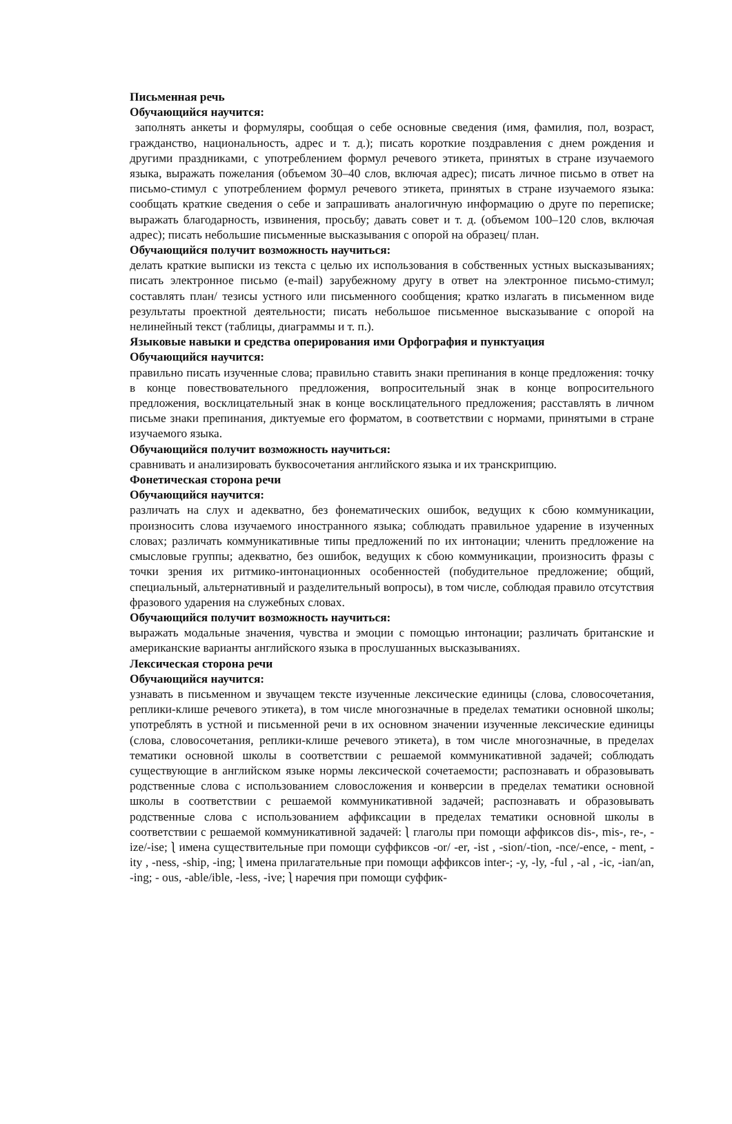Письменная речь
Обучающийся научится:
заполнять анкеты и формуляры, сообщая о себе основные сведения (имя, фамилия, пол, возраст, гражданство, национальность, адрес и т. д.); писать короткие поздравления с днем рождения и другими праздниками, с употреблением формул речевого этикета, принятых в стране изучаемого языка, выражать пожелания (объемом 30–40 слов, включая адрес); писать личное письмо в ответ на письмо-стимул с употреблением формул речевого этикета, принятых в стране изучаемого языка: сообщать краткие сведения о себе и запрашивать аналогичную информацию о друге по переписке; выражать благодарность, извинения, просьбу; давать совет и т. д. (объемом 100–120 слов, включая адрес); писать небольшие письменные высказывания с опорой на образец/ план.
Обучающийся получит возможность научиться:
делать краткие выписки из текста с целью их использования в собственных устных высказываниях; писать электронное письмо (e-mail) зарубежному другу в ответ на электронное письмо-стимул; составлять план/ тезисы устного или письменного сообщения; кратко излагать в письменном виде результаты проектной деятельности; писать небольшое письменное высказывание с опорой на нелинейный текст (таблицы, диаграммы и т. п.).
Языковые навыки и средства оперирования ими Орфография и пунктуация
Обучающийся научится:
правильно писать изученные слова; правильно ставить знаки препинания в конце предложения: точку в конце повествовательного предложения, вопросительный знак в конце вопросительного предложения, восклицательный знак в конце восклицательного предложения; расставлять в личном письме знаки препинания, диктуемые его форматом, в соответствии с нормами, принятыми в стране изучаемого языка.
Обучающийся получит возможность научиться:
сравнивать и анализировать буквосочетания английского языка и их транскрипцию.
Фонетическая сторона речи
Обучающийся научится:
различать на слух и адекватно, без фонематических ошибок, ведущих к сбою коммуникации, произносить слова изучаемого иностранного языка; соблюдать правильное ударение в изученных словах; различать коммуникативные типы предложений по их интонации; членить предложение на смысловые группы; адекватно, без ошибок, ведущих к сбою коммуникации, произносить фразы с точки зрения их ритмико-интонационных особенностей (побудительное предложение; общий, специальный, альтернативный и разделительный вопросы), в том числе, соблюдая правило отсутствия фразового ударения на служебных словах.
Обучающийся получит возможность научиться:
выражать модальные значения, чувства и эмоции с помощью интонации; различать британские и американские варианты английского языка в прослушанных высказываниях.
Лексическая сторона речи
Обучающийся научится:
узнавать в письменном и звучащем тексте изученные лексические единицы (слова, словосочетания, реплики-клише речевого этикета), в том числе многозначные в пределах тематики основной школы; употреблять в устной и письменной речи в их основном значении изученные лексические единицы (слова, словосочетания, реплики-клише речевого этикета), в том числе многозначные, в пределах тематики основной школы в соответствии с решаемой коммуникативной задачей; соблюдать существующие в английском языке нормы лексической сочетаемости; распознавать и образовывать родственные слова с использованием словосложения и конверсии в пределах тематики основной школы в соответствии с решаемой коммуникативной задачей; распознавать и образовывать родственные слова с использованием аффиксации в пределах тематики основной школы в соответствии с решаемой коммуникативной задачей: ⎱ глаголы при помощи аффиксов dis-, mis-, re-, -ize/-ise; ⎱ имена существительные при помощи суффиксов -or/ -er, -ist , -sion/-tion, -nce/-ence, - ment, -ity , -ness, -ship, -ing; ⎱ имена прилагательные при помощи аффиксов inter-; -y, -ly, -ful , -al , -ic, -ian/an, -ing; - ous, -able/ible, -less, -ive; ⎱ наречия при помощи суффик-